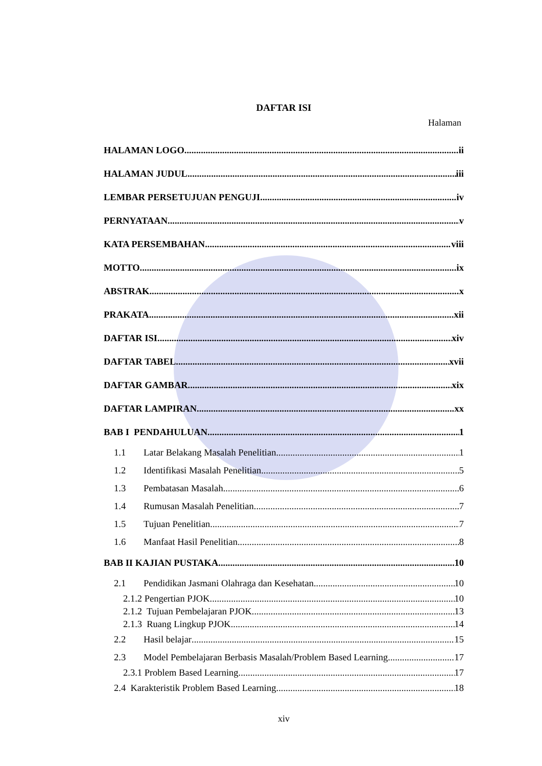DAFTAR ISI
Halaman
HALAMAN LOGO ii
HALAMAN JUDUL iii
LEMBAR PERSETUJUAN PENGUJI iv
PERNYATAAN v
KATA PERSEMBAHAN viii
MOTTO ix
ABSTRAK x
PRAKATA xii
DAFTAR ISI xiv
DAFTAR TABEL xvii
DAFTAR GAMBAR xix
DAFTAR LAMPIRAN xx
BAB I PENDAHULUAN 1
1.1 Latar Belakang Masalah Penelitian 1
1.2 Identifikasi Masalah Penelitian 5
1.3 Pembatasan Masalah 6
1.4 Rumusan Masalah Penelitian 7
1.5 Tujuan Penelitian 7
1.6 Manfaat Hasil Penelitian 8
BAB II KAJIAN PUSTAKA 10
2.1 Pendidikan Jasmani Olahraga dan Kesehatan. 10
2.1.2 Pengertian PJOK 10
2.1.2 Tujuan Pembelajaran PJOK 13
2.1.3 Ruang Lingkup PJOK 14
2.2 Hasil belajar 15
2.3 Model Pembelajaran Berbasis Masalah/Problem Based Learning 17
2.3.1 Problem Based Learning 17
2.4 Karakteristik Problem Based Learning 18
xiv